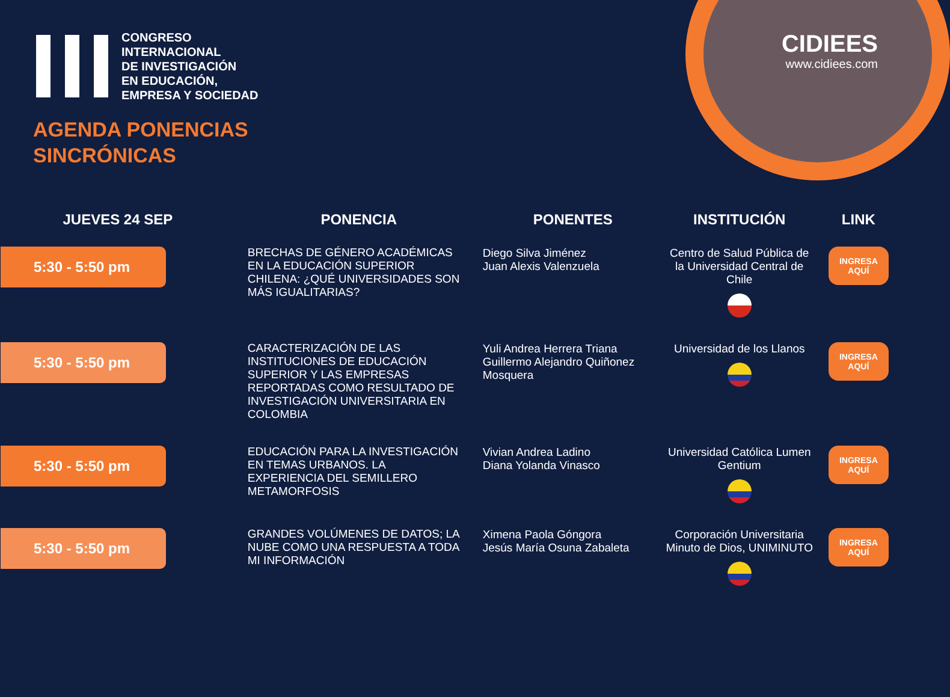CIDIEES
www.cidiees.com
CONGRESO
INTERNACIONAL
DE INVESTIGACIÓN
EN EDUCACIÓN,
EMPRESA Y SOCIEDAD
AGENDA PONENCIAS
SINCRÓNICAS
| JUEVES 24 SEP | PONENCIA | PONENTES | INSTITUCIÓN | LINK |
| --- | --- | --- | --- | --- |
| 5:30 - 5:50 pm | BRECHAS DE GÉNERO ACADÉMICAS EN LA EDUCACIÓN SUPERIOR CHILENA: ¿QUÉ UNIVERSIDADES SON MÁS IGUALITARIAS? | Diego Silva Jiménez Juan Alexis Valenzuela | Centro de Salud Pública de la Universidad Central de Chile | INGRESA AQUÍ |
| 5:30 - 5:50 pm | CARACTERIZACIÓN DE LAS INSTITUCIONES DE EDUCACIÓN SUPERIOR Y LAS EMPRESAS REPORTADAS COMO RESULTADO DE INVESTIGACIÓN UNIVERSITARIA EN COLOMBIA | Yuli Andrea Herrera Triana Guillermo Alejandro Quiñonez Mosquera | Universidad de los Llanos | INGRESA AQUÍ |
| 5:30 - 5:50 pm | EDUCACIÓN PARA LA INVESTIGACIÓN EN TEMAS URBANOS. LA EXPERIENCIA DEL SEMILLERO METAMORFOSIS | Vivian Andrea Ladino Diana Yolanda Vinasco | Universidad Católica Lumen Gentium | INGRESA AQUÍ |
| 5:30 - 5:50 pm | GRANDES VOLÚMENES DE DATOS; LA NUBE COMO UNA RESPUESTA A TODA MI INFORMACIÓN | Ximena Paola Góngora Jesús María Osuna Zabaleta | Corporación Universitaria Minuto de Dios, UNIMINUTO | INGRESA AQUÍ |